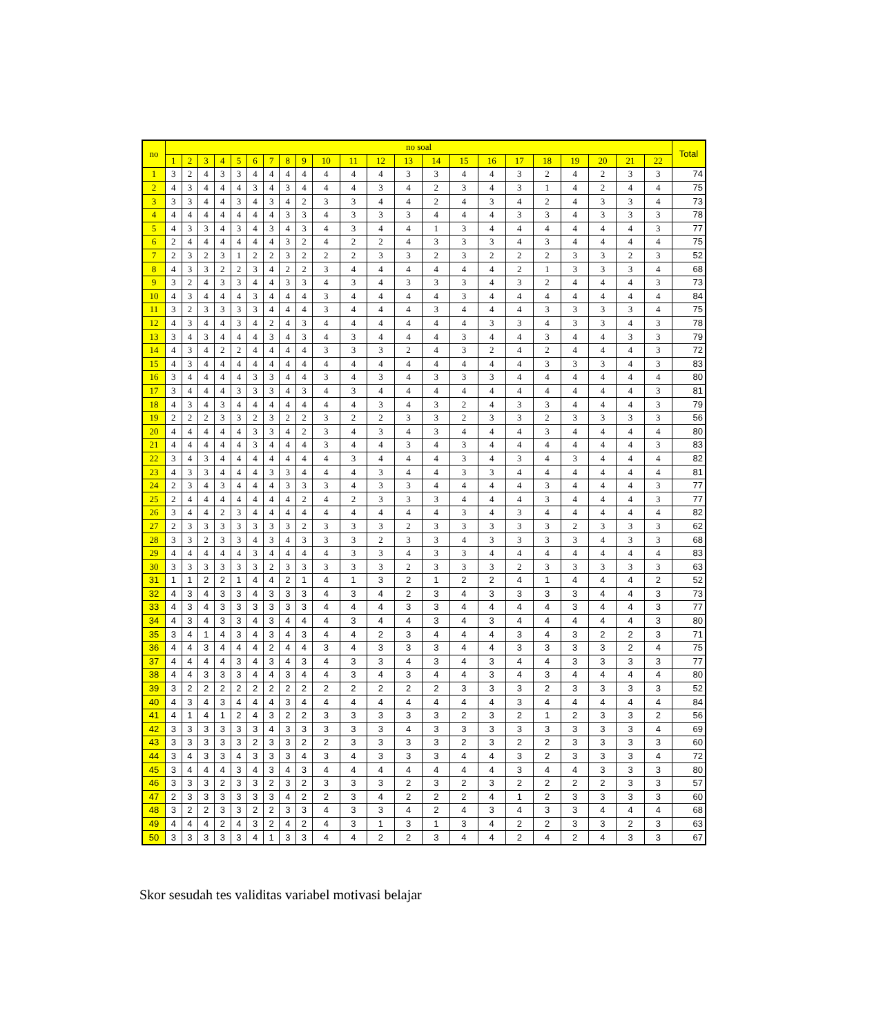| no | no soal | | | | | | | | | | | | | | | | | | | | | | Total |
| --- | --- | --- | --- | --- | --- | --- | --- | --- | --- | --- | --- | --- | --- | --- | --- | --- | --- | --- | --- | --- | --- | --- | --- |
| | 1 | 2 | 3 | 4 | 5 | 6 | 7 | 8 | 9 | 10 | 11 | 12 | 13 | 14 | 15 | 16 | 17 | 18 | 19 | 20 | 21 | 22 | |
| 1 | 3 | 2 | 4 | 3 | 3 | 4 | 4 | 4 | 4 | 4 | 4 | 4 | 3 | 3 | 4 | 4 | 3 | 2 | 4 | 2 | 3 | 3 | 74 |
| 2 | 4 | 3 | 4 | 4 | 4 | 3 | 4 | 3 | 4 | 4 | 4 | 3 | 4 | 2 | 3 | 4 | 3 | 1 | 4 | 2 | 4 | 4 | 75 |
| 3 | 3 | 3 | 4 | 4 | 3 | 4 | 3 | 4 | 2 | 3 | 3 | 4 | 4 | 2 | 4 | 3 | 4 | 2 | 4 | 3 | 3 | 4 | 73 |
| 4 | 4 | 4 | 4 | 4 | 4 | 4 | 4 | 3 | 3 | 4 | 3 | 3 | 3 | 4 | 4 | 4 | 3 | 3 | 4 | 3 | 3 | 3 | 78 |
| 5 | 4 | 3 | 3 | 4 | 3 | 4 | 3 | 4 | 3 | 4 | 3 | 4 | 4 | 1 | 3 | 4 | 4 | 4 | 4 | 4 | 4 | 3 | 77 |
| 6 | 2 | 4 | 4 | 4 | 4 | 4 | 4 | 3 | 2 | 4 | 2 | 2 | 4 | 3 | 3 | 3 | 4 | 3 | 4 | 4 | 4 | 4 | 75 |
| 7 | 2 | 3 | 2 | 3 | 1 | 2 | 2 | 3 | 2 | 2 | 2 | 3 | 3 | 2 | 3 | 2 | 2 | 2 | 3 | 3 | 2 | 3 | 52 |
| 8 | 4 | 3 | 3 | 2 | 2 | 3 | 4 | 2 | 2 | 3 | 4 | 4 | 4 | 4 | 4 | 4 | 2 | 1 | 3 | 3 | 3 | 4 | 68 |
| 9 | 3 | 2 | 4 | 3 | 3 | 4 | 4 | 3 | 3 | 4 | 3 | 4 | 3 | 3 | 3 | 4 | 3 | 2 | 4 | 4 | 4 | 3 | 73 |
| 10 | 4 | 3 | 4 | 4 | 4 | 3 | 4 | 4 | 4 | 3 | 4 | 4 | 4 | 4 | 3 | 4 | 4 | 4 | 4 | 4 | 4 | 4 | 84 |
| 11 | 3 | 2 | 3 | 3 | 3 | 3 | 4 | 4 | 4 | 3 | 4 | 4 | 4 | 3 | 4 | 4 | 4 | 3 | 3 | 3 | 3 | 4 | 75 |
| 12 | 4 | 3 | 4 | 4 | 3 | 4 | 2 | 4 | 3 | 4 | 4 | 4 | 4 | 4 | 4 | 3 | 3 | 4 | 3 | 3 | 4 | 3 | 78 |
| 13 | 3 | 4 | 3 | 4 | 4 | 4 | 3 | 4 | 3 | 4 | 3 | 4 | 4 | 4 | 3 | 4 | 4 | 3 | 4 | 4 | 3 | 3 | 79 |
| 14 | 4 | 3 | 4 | 2 | 2 | 4 | 4 | 4 | 4 | 3 | 3 | 3 | 2 | 4 | 3 | 2 | 4 | 2 | 4 | 4 | 4 | 3 | 72 |
| 15 | 4 | 3 | 4 | 4 | 4 | 4 | 4 | 4 | 4 | 4 | 4 | 4 | 4 | 4 | 4 | 4 | 4 | 3 | 3 | 3 | 4 | 3 | 83 |
| 16 | 3 | 4 | 4 | 4 | 4 | 3 | 3 | 4 | 4 | 3 | 4 | 3 | 4 | 3 | 3 | 3 | 4 | 4 | 4 | 4 | 4 | 4 | 80 |
| 17 | 3 | 4 | 4 | 4 | 3 | 3 | 3 | 4 | 3 | 4 | 3 | 4 | 4 | 4 | 4 | 4 | 4 | 4 | 4 | 4 | 4 | 3 | 81 |
| 18 | 4 | 3 | 4 | 3 | 4 | 4 | 4 | 4 | 4 | 4 | 4 | 3 | 4 | 3 | 2 | 4 | 3 | 3 | 4 | 4 | 4 | 3 | 79 |
| 19 | 2 | 2 | 2 | 3 | 3 | 2 | 3 | 2 | 2 | 3 | 2 | 2 | 3 | 3 | 2 | 3 | 3 | 2 | 3 | 3 | 3 | 3 | 56 |
| 20 | 4 | 4 | 4 | 4 | 4 | 3 | 3 | 4 | 2 | 3 | 4 | 3 | 4 | 3 | 4 | 4 | 4 | 3 | 4 | 4 | 4 | 4 | 80 |
| 21 | 4 | 4 | 4 | 4 | 4 | 3 | 4 | 4 | 4 | 3 | 4 | 4 | 3 | 4 | 3 | 4 | 4 | 4 | 4 | 4 | 4 | 3 | 83 |
| 22 | 3 | 4 | 3 | 4 | 4 | 4 | 4 | 4 | 4 | 4 | 3 | 4 | 4 | 4 | 3 | 4 | 3 | 4 | 3 | 4 | 4 | 4 | 82 |
| 23 | 4 | 3 | 3 | 4 | 4 | 4 | 3 | 3 | 4 | 4 | 4 | 3 | 4 | 4 | 3 | 3 | 4 | 4 | 4 | 4 | 4 | 4 | 81 |
| 24 | 2 | 3 | 4 | 3 | 4 | 4 | 4 | 3 | 3 | 3 | 4 | 3 | 3 | 4 | 4 | 4 | 4 | 3 | 4 | 4 | 4 | 3 | 77 |
| 25 | 2 | 4 | 4 | 4 | 4 | 4 | 4 | 4 | 2 | 4 | 2 | 3 | 3 | 3 | 4 | 4 | 4 | 3 | 4 | 4 | 4 | 3 | 77 |
| 26 | 3 | 4 | 4 | 2 | 3 | 4 | 4 | 4 | 4 | 4 | 4 | 4 | 4 | 4 | 3 | 4 | 3 | 4 | 4 | 4 | 4 | 4 | 82 |
| 27 | 2 | 3 | 3 | 3 | 3 | 3 | 3 | 3 | 2 | 3 | 3 | 3 | 2 | 3 | 3 | 3 | 3 | 3 | 2 | 3 | 3 | 3 | 62 |
| 28 | 3 | 3 | 2 | 3 | 3 | 4 | 3 | 4 | 3 | 3 | 3 | 2 | 3 | 3 | 4 | 3 | 3 | 3 | 3 | 4 | 3 | 3 | 68 |
| 29 | 4 | 4 | 4 | 4 | 4 | 3 | 4 | 4 | 4 | 4 | 3 | 3 | 4 | 3 | 3 | 4 | 4 | 4 | 4 | 4 | 4 | 4 | 83 |
| 30 | 3 | 3 | 3 | 3 | 3 | 3 | 2 | 3 | 3 | 3 | 3 | 3 | 2 | 3 | 3 | 3 | 2 | 3 | 3 | 3 | 3 | 3 | 63 |
| 31 | 1 | 1 | 2 | 2 | 1 | 4 | 4 | 2 | 1 | 4 | 1 | 3 | 2 | 1 | 2 | 2 | 4 | 1 | 4 | 4 | 4 | 2 | 52 |
| 32 | 4 | 3 | 4 | 3 | 3 | 4 | 3 | 3 | 3 | 4 | 3 | 4 | 2 | 3 | 4 | 3 | 3 | 3 | 3 | 4 | 4 | 3 | 73 |
| 33 | 4 | 3 | 4 | 3 | 3 | 3 | 3 | 3 | 3 | 4 | 4 | 4 | 3 | 3 | 4 | 4 | 4 | 4 | 3 | 4 | 4 | 3 | 77 |
| 34 | 4 | 3 | 4 | 3 | 3 | 4 | 3 | 4 | 4 | 4 | 3 | 4 | 4 | 3 | 4 | 3 | 4 | 4 | 4 | 4 | 4 | 3 | 80 |
| 35 | 3 | 4 | 1 | 4 | 3 | 4 | 3 | 4 | 3 | 4 | 4 | 2 | 3 | 4 | 4 | 4 | 3 | 4 | 3 | 2 | 2 | 3 | 71 |
| 36 | 4 | 4 | 3 | 4 | 4 | 4 | 2 | 4 | 4 | 3 | 4 | 3 | 3 | 3 | 4 | 4 | 3 | 3 | 3 | 3 | 2 | 4 | 75 |
| 37 | 4 | 4 | 4 | 4 | 3 | 4 | 3 | 4 | 3 | 4 | 3 | 3 | 4 | 3 | 4 | 3 | 4 | 4 | 3 | 3 | 3 | 3 | 77 |
| 38 | 4 | 4 | 3 | 3 | 3 | 4 | 4 | 3 | 4 | 4 | 3 | 4 | 3 | 4 | 4 | 3 | 4 | 3 | 4 | 4 | 4 | 4 | 80 |
| 39 | 3 | 2 | 2 | 2 | 2 | 2 | 2 | 2 | 2 | 2 | 2 | 2 | 2 | 2 | 3 | 3 | 3 | 2 | 3 | 3 | 3 | 3 | 52 |
| 40 | 4 | 3 | 4 | 3 | 4 | 4 | 4 | 3 | 4 | 4 | 4 | 4 | 4 | 4 | 4 | 4 | 3 | 4 | 4 | 4 | 4 | 4 | 84 |
| 41 | 4 | 1 | 4 | 1 | 2 | 4 | 3 | 2 | 2 | 3 | 3 | 3 | 3 | 3 | 2 | 3 | 2 | 1 | 2 | 3 | 3 | 2 | 56 |
| 42 | 3 | 3 | 3 | 3 | 3 | 3 | 4 | 3 | 3 | 3 | 3 | 3 | 4 | 3 | 3 | 3 | 3 | 3 | 3 | 3 | 3 | 4 | 69 |
| 43 | 3 | 3 | 3 | 3 | 3 | 2 | 3 | 3 | 2 | 2 | 3 | 3 | 3 | 3 | 2 | 3 | 2 | 2 | 3 | 3 | 3 | 3 | 60 |
| 44 | 3 | 4 | 3 | 3 | 4 | 3 | 3 | 3 | 4 | 3 | 4 | 3 | 3 | 3 | 4 | 4 | 3 | 2 | 3 | 3 | 3 | 4 | 72 |
| 45 | 3 | 4 | 4 | 4 | 3 | 4 | 3 | 4 | 3 | 4 | 4 | 4 | 4 | 4 | 4 | 4 | 3 | 4 | 4 | 3 | 3 | 3 | 80 |
| 46 | 3 | 3 | 3 | 2 | 3 | 3 | 2 | 3 | 2 | 3 | 3 | 3 | 2 | 3 | 2 | 3 | 2 | 2 | 2 | 2 | 3 | 3 | 57 |
| 47 | 2 | 3 | 3 | 3 | 3 | 3 | 3 | 4 | 2 | 2 | 3 | 4 | 2 | 2 | 2 | 4 | 1 | 2 | 3 | 3 | 3 | 3 | 60 |
| 48 | 3 | 2 | 2 | 3 | 3 | 2 | 2 | 3 | 3 | 4 | 3 | 3 | 4 | 2 | 4 | 3 | 4 | 3 | 3 | 4 | 4 | 4 | 68 |
| 49 | 4 | 4 | 4 | 2 | 4 | 3 | 2 | 4 | 2 | 4 | 3 | 1 | 3 | 1 | 3 | 4 | 2 | 2 | 3 | 3 | 2 | 3 | 63 |
| 50 | 3 | 3 | 3 | 3 | 3 | 4 | 1 | 3 | 3 | 4 | 4 | 2 | 2 | 3 | 4 | 4 | 2 | 4 | 2 | 4 | 3 | 3 | 67 |
Skor sesudah tes validitas variabel motivasi belajar